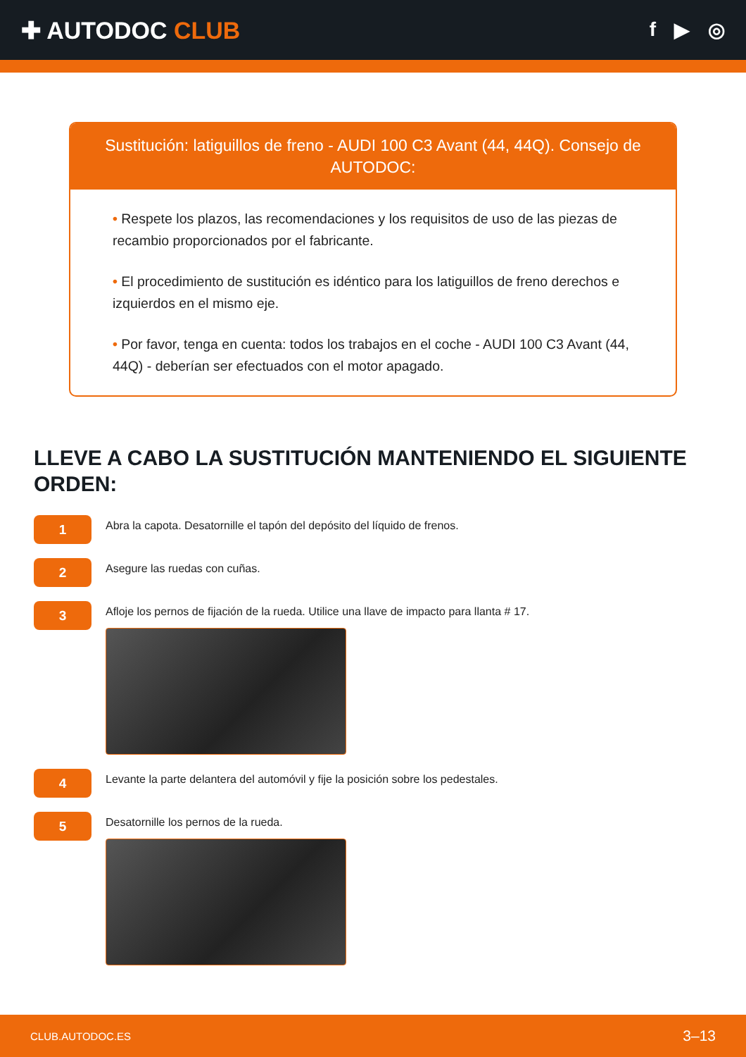✚ AUTODOC CLUB
f ▶ ◎
Sustitución: latiguillos de freno - AUDI 100 C3 Avant (44, 44Q). Consejo de AUTODOC:
• Respete los plazos, las recomendaciones y los requisitos de uso de las piezas de recambio proporcionados por el fabricante.
• El procedimiento de sustitución es idéntico para los latiguillos de freno derechos e izquierdos en el mismo eje.
• Por favor, tenga en cuenta: todos los trabajos en el coche - AUDI 100 C3 Avant (44, 44Q) - deberían ser efectuados con el motor apagado.
LLEVE A CABO LA SUSTITUCIÓN MANTENIENDO EL SIGUIENTE ORDEN:
1
Abra la capota. Desatornille el tapón del depósito del líquido de frenos.
2
Asegure las ruedas con cuñas.
3
Afloje los pernos de fijación de la rueda. Utilice una llave de impacto para llanta # 17.
4
Levante la parte delantera del automóvil y fije la posición sobre los pedestales.
5
Desatornille los pernos de la rueda.
CLUB.AUTODOC.ES 3–13